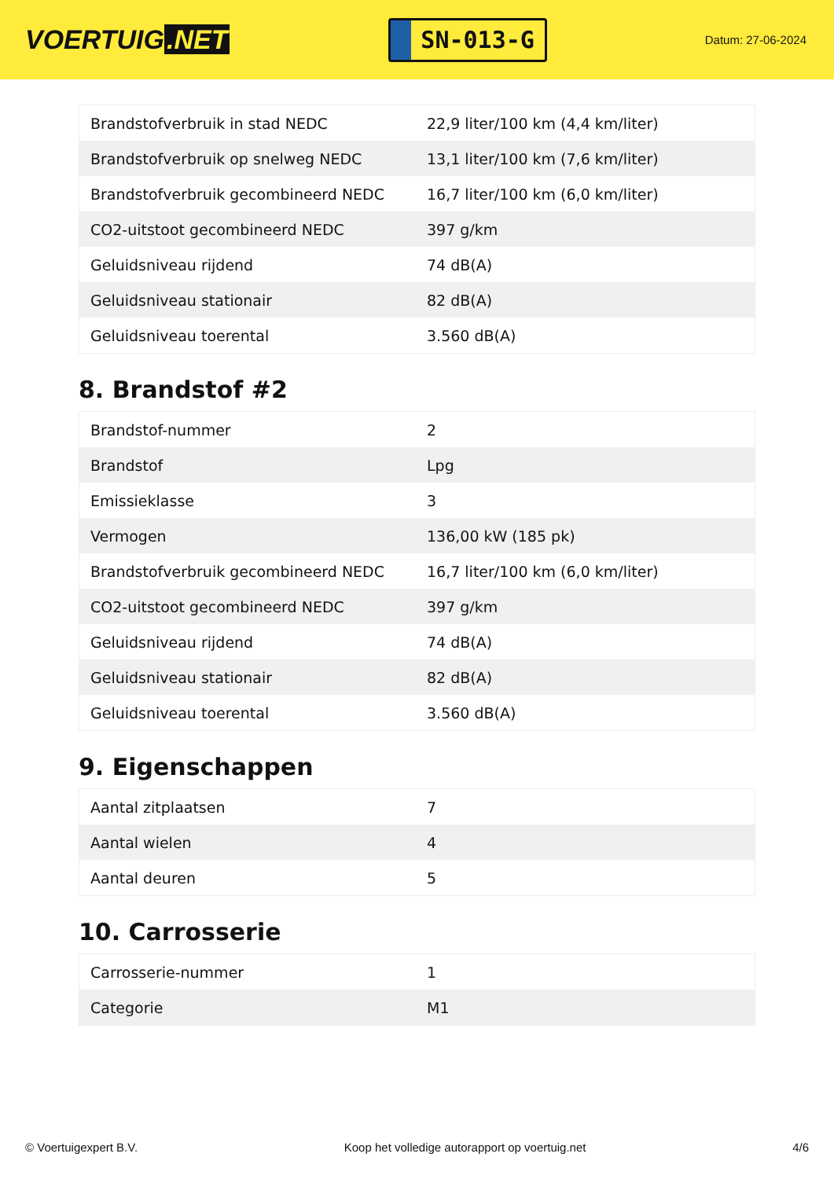VOERTUIG.NET
SN-013-G
Datum: 27-06-2024
| Brandstofverbruik in stad NEDC | 22,9 liter/100 km (4,4 km/liter) |
| Brandstofverbruik op snelweg NEDC | 13,1 liter/100 km (7,6 km/liter) |
| Brandstofverbruik gecombineerd NEDC | 16,7 liter/100 km (6,0 km/liter) |
| CO2-uitstoot gecombineerd NEDC | 397 g/km |
| Geluidsniveau rijdend | 74 dB(A) |
| Geluidsniveau stationair | 82 dB(A) |
| Geluidsniveau toerental | 3.560 dB(A) |
8. Brandstof #2
| Brandstof-nummer | 2 |
| Brandstof | Lpg |
| Emissieklasse | 3 |
| Vermogen | 136,00 kW (185 pk) |
| Brandstofverbruik gecombineerd NEDC | 16,7 liter/100 km (6,0 km/liter) |
| CO2-uitstoot gecombineerd NEDC | 397 g/km |
| Geluidsniveau rijdend | 74 dB(A) |
| Geluidsniveau stationair | 82 dB(A) |
| Geluidsniveau toerental | 3.560 dB(A) |
9. Eigenschappen
| Aantal zitplaatsen | 7 |
| Aantal wielen | 4 |
| Aantal deuren | 5 |
10. Carrosserie
| Carrosserie-nummer | 1 |
| Categorie | M1 |
© Voertuigexpert B.V. Koop het volledige autorapport op voertuig.net 4/6